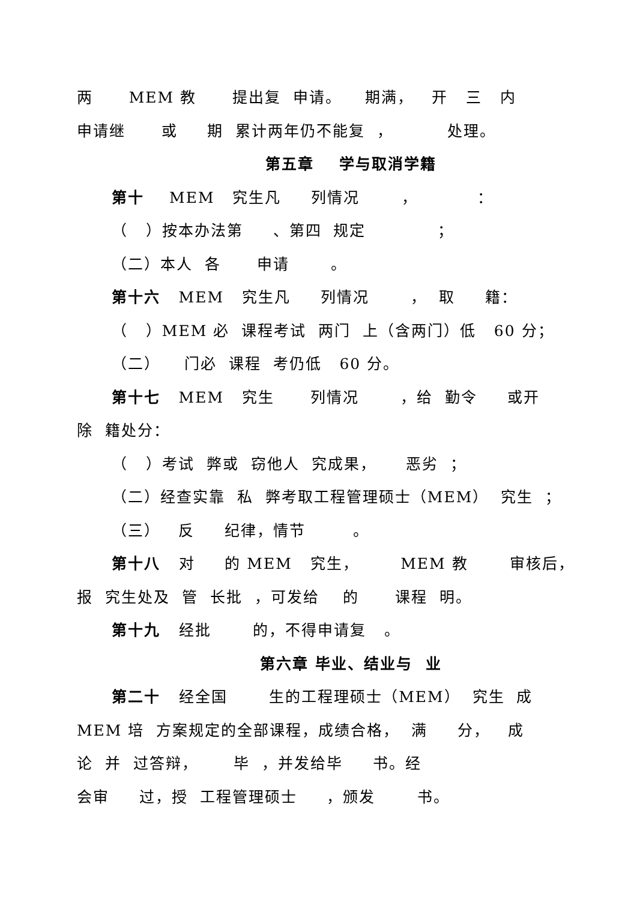两 MEM 教 提出复 申请。 期满， 开 三 内
申请继 或 期 累计两年仍不能复 ， 处理。
第五章 学与取消学籍
第十 MEM 究生凡 列情况 ， ：
（ ）按本办法第 、第四 规定 ；
（二）本人 各 申请 。
第十六 MEM 究生凡 列情况 ， 取 籍：
（ ）MEM 必 课程考试 两门 上（含两门）低 60 分；
（二） 门必 课程 考仍低 60 分。
第十七 MEM 究生 列情况 ，给 勤令 或开
除 籍处分：
（ ）考试 弊或 窃他人 究成果， 恶劣 ；
（二）经查实靠 私 弊考取工程管理硕士（MEM） 究生 ；
（三） 反 纪律，情节 。
第十八 对 的 MEM 究生， MEM 教 审核后，
报 究生处及 管 长批 ，可发给 的 课程 明。
第十九 经批 的，不得申请复 。
第六章 毕业、结业与 业
第二十 经全国 生的工程理硕士（MEM） 究生 成
MEM 培 方案规定的全部课程，成绩合格， 满 分， 成
论 并 过答辩， 毕 ，并发给毕 书。经
会审 过，授 工程管理硕士 ，颁发 书。